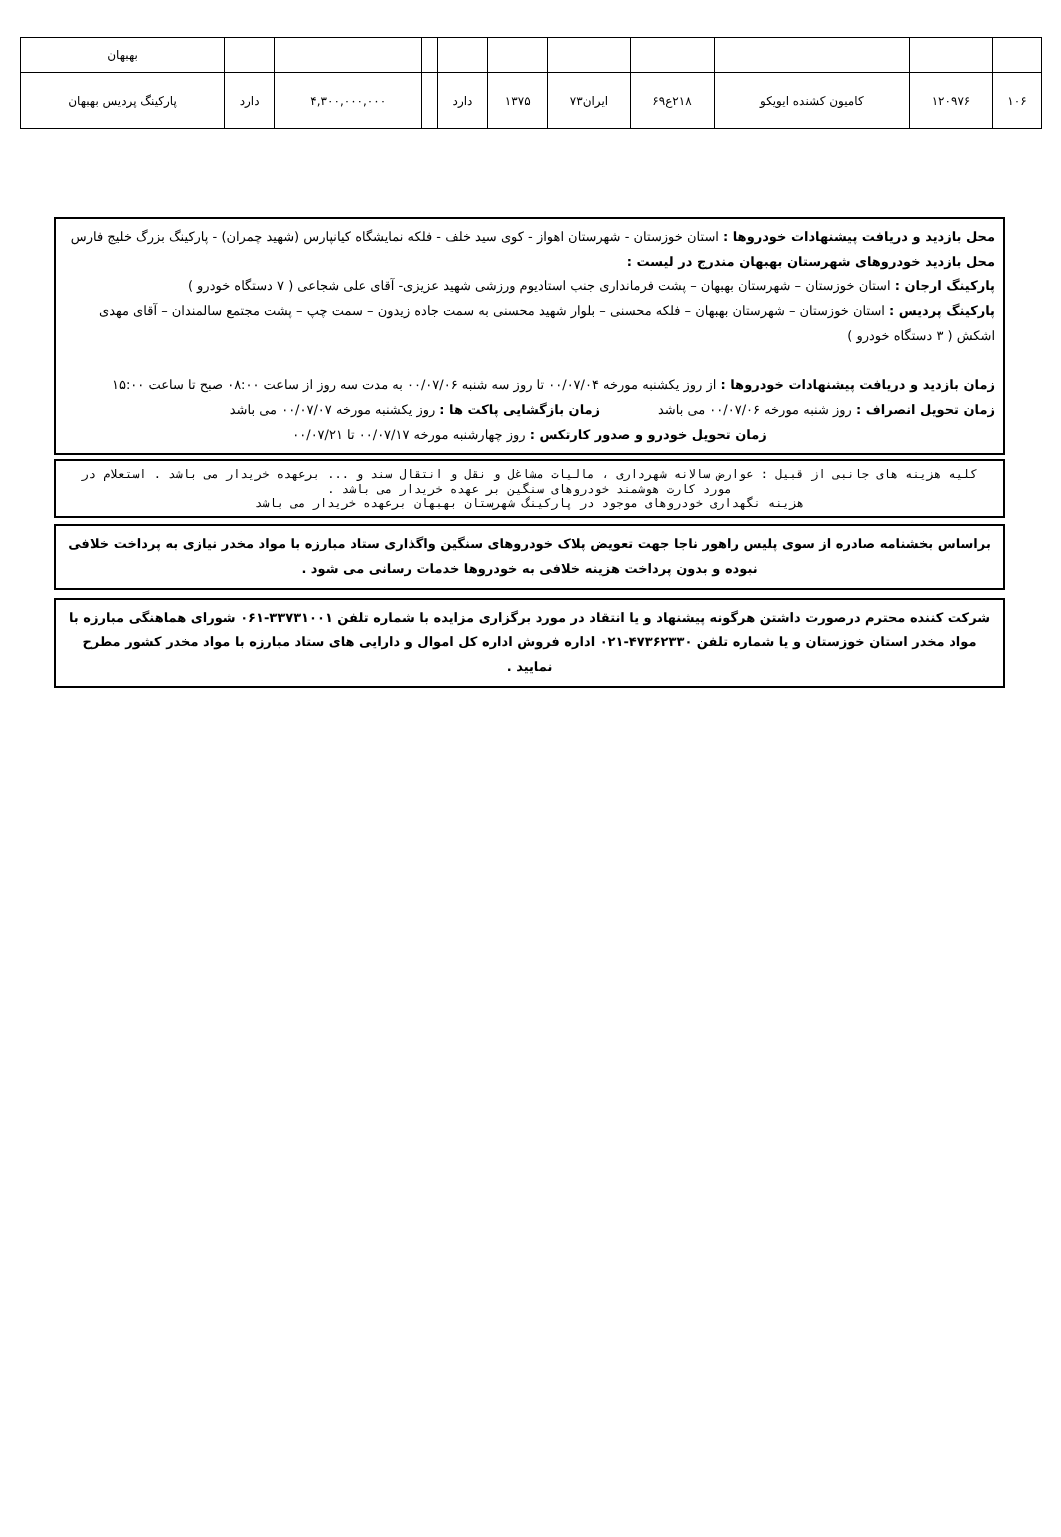| | | | | | | | | | | بهبهان |
| ۱۰۶ | ۱۲۰۹۷۶ | کامیون کشنده ایویکو | ۲۱۸ع۶۹ | ایران۷۳ | ۱۳۷۵ | دارد | | ۴,۳۰۰,۰۰۰,۰۰۰ | دارد | پارکینگ پردیس بهبهان |
محل بازدید و دریافت پیشنهادات خودروها : استان خوزستان - شهرستان اهواز - کوی سید خلف - فلکه نمایشگاه کیانپارس (شهید چمران) - پارکینگ بزرگ خلیج فارس
محل بازدید خودروهای شهرستان بهبهان مندرج در لیست :
پارکینگ ارجان : استان خوزستان – شهرستان بهبهان – پشت فرمانداری جنب استادیوم ورزشی شهید عزیزی- آقای علی شجاعی ( ۷ دستگاه خودرو )
پارکینگ پردیس : استان خوزستان – شهرستان بهبهان – فلکه محسنی – بلوار شهید محسنی به سمت جاده زیدون – سمت چپ – پشت مجتمع سالمندان – آقای مهدی اشکش ( ۳ دستگاه خودرو )
زمان بازدید و دریافت پیشنهادات خودروها : از روز یکشنبه مورخه ۰۰/۰۷/۰۴ تا روز سه شنبه ۰۰/۰۷/۰۶ به مدت سه روز از ساعت ۰۸:۰۰ صبح تا ساعت ۱۵:۰۰
زمان تحویل انصراف : روز شنبه مورخه ۰۰/۰۷/۰۶ می باشد زمان بازگشایی پاکت ها : روز یکشنبه مورخه ۰۰/۰۷/۰۷ می باشد
زمان تحویل خودرو و صدور کارتکس : روز چهارشنبه مورخه ۰۰/۰۷/۱۷ تا ۰۰/۰۷/۲۱
کلیه هزینه های جانبی از قبیل : عوارض سالانه شهرداری ، مالیات مشاغل و نقل و انتقال سند و ... برعهده خریدار می باشد . استعلام در مورد کارت هوشمند خودروهای سنگین بر عهده خریدار می باشد .
هزینه نگهداری خودروهای موجود در پارکینگ شهرستان بهبهان برعهده خریدار می باشد
براساس بخشنامه صادره از سوی پلیس راهور ناجا جهت تعویض پلاک خودروهای سنگین واگذاری ستاد مبارزه با مواد مخدر نیازی به پرداخت خلافی نبوده و بدون پرداخت هزینه خلافی به خودروها خدمات رسانی می شود .
شرکت کننده محترم درصورت داشتن هرگونه پیشنهاد و یا انتقاد در مورد برگزاری مزایده با شماره تلفن ۳۳۷۳۱۰۰۱-۰۶۱ شورای هماهنگی مبارزه با مواد مخدر استان خوزستان و یا شماره تلفن ۴۷۳۶۲۳۳۰-۰۲۱ اداره فروش اداره کل اموال و دارایی های ستاد مبارزه با مواد مخدر کشور مطرح نمایید .